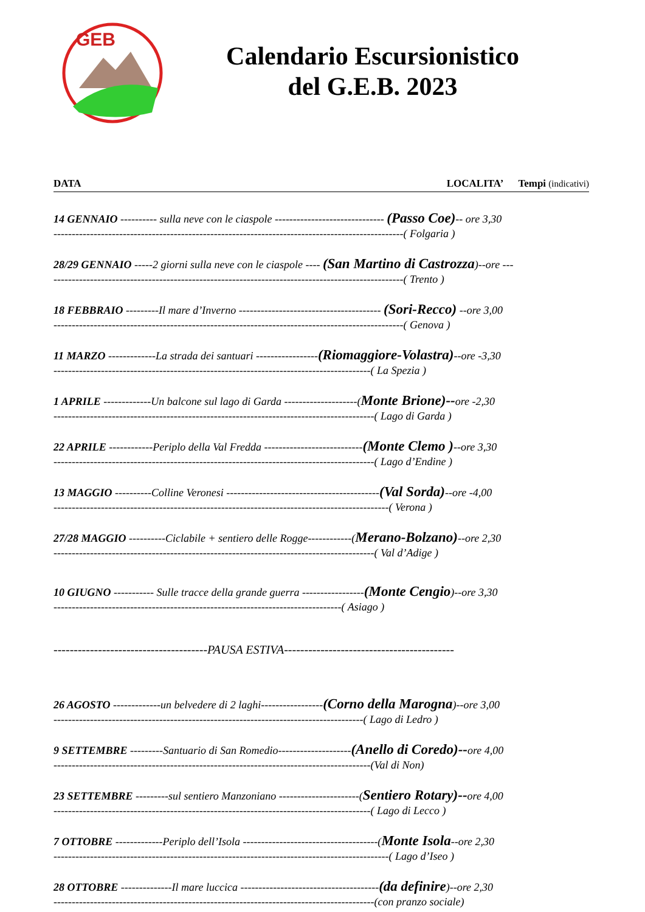GEB
Calendario Escursionistico
del G.E.B. 2023
DATA LOCALITA’ Tempi (indicativi)
14 GENNAIO ---------- sulla neve con le ciaspole ------------------------------ (Passo Coe)-- ore 3,30
------------------------------------------------------------------------------------------------( Folgaria )
28/29 GENNAIO -----2 giorni sulla neve con le ciaspole ---- (San Martino di Castrozza)--ore ---
------------------------------------------------------------------------------------------------( Trento )
18 FEBBRAIO ---------Il mare d’Inverno --------------------------------------- (Sori-Recco) --ore 3,00
------------------------------------------------------------------------------------------------( Genova )
11 MARZO -------------La strada dei santuari -----------------(Riomaggiore-Volastra)--ore -3,30
---------------------------------------------------------------------------------------( La Spezia )
1 APRILE -------------Un balcone sul lago di Garda --------------------(Monte Brione)--ore -2,30
----------------------------------------------------------------------------------------( Lago di Garda )
22 APRILE ------------Periplo della Val Fredda ---------------------------(Monte Clemo )--ore 3,30
----------------------------------------------------------------------------------------( Lago d’Endine )
13 MAGGIO ----------Colline Veronesi ------------------------------------------(Val Sorda)--ore -4,00
--------------------------------------------------------------------------------------------( Verona )
27/28 MAGGIO ----------Ciclabile + sentiero delle Rogge------------(Merano-Bolzano)--ore 2,30
----------------------------------------------------------------------------------------( Val d’Adige )
10 GIUGNO ----------- Sulle tracce della grande guerra -----------------(Monte Cengio)--ore 3,30
-------------------------------------------------------------------------------( Asiago )
--------------------------------------PAUSA ESTIVA------------------------------------------
26 AGOSTO -------------un belvedere di 2 laghi-----------------(Corno della Marogna)--ore 3,00
-------------------------------------------------------------------------------------( Lago di Ledro )
9 SETTEMBRE ---------Santuario di San Romedio--------------------(Anello di Coredo)--ore 4,00
---------------------------------------------------------------------------------------(Val di Non)
23 SETTEMBRE ---------sul sentiero Manzoniano ----------------------(Sentiero Rotary)--ore 4,00
---------------------------------------------------------------------------------------( Lago di Lecco )
7 OTTOBRE -------------Periplo dell’Isola -------------------------------------(Monte Isola--ore 2,30
--------------------------------------------------------------------------------------------( Lago d’Iseo )
28 OTTOBRE --------------Il mare luccica --------------------------------------(da definire)--ore 2,30
----------------------------------------------------------------------------------------(con pranzo sociale)